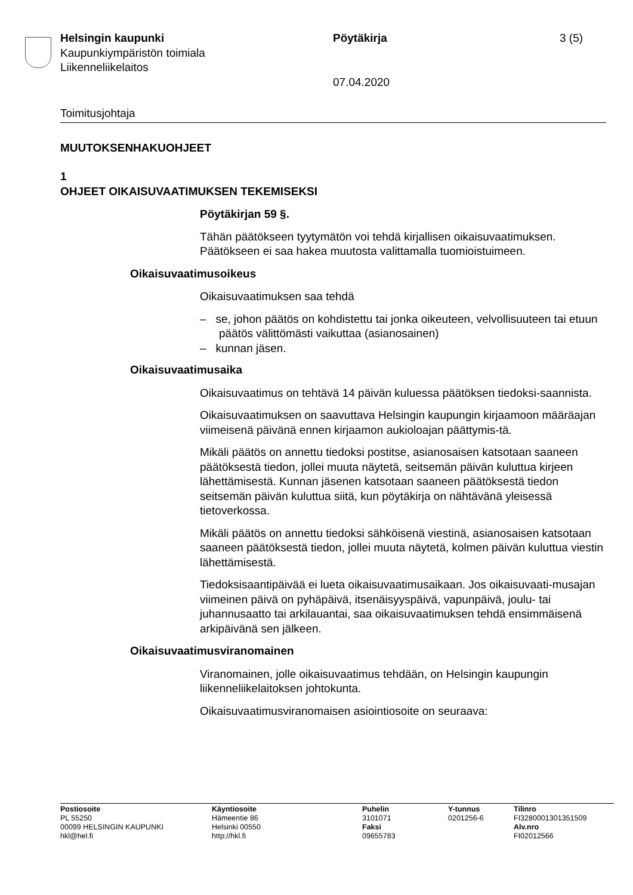Helsingin kaupunki
Kaupunkiympäristön toimiala
Liikenneliikelaitos
Pöytäkirja
07.04.2020
3 (5)
Toimitusjohtaja
MUUTOKSENHAKUOHJEET
1
OHJEET OIKAISUVAATIMUKSEN TEKEMISEKSI
Pöytäkirjan 59 §.
Tähän päätökseen tyytymätön voi tehdä kirjallisen oikaisuvaatimuksen. Päätökseen ei saa hakea muutosta valittamalla tuomioistuimeen.
Oikaisuvaatimusoikeus
Oikaisuvaatimuksen saa tehdä
– se, johon päätös on kohdistettu tai jonka oikeuteen, velvollisuuteen tai etuun päätös välittömästi vaikuttaa (asianosainen)
– kunnan jäsen.
Oikaisuvaatimusaika
Oikaisuvaatimus on tehtävä 14 päivän kuluessa päätöksen tiedoksi-saannista.
Oikaisuvaatimuksen on saavuttava Helsingin kaupungin kirjaamoon määräajan viimeisenä päivänä ennen kirjaamon aukioloajan päättymis-tä.
Mikäli päätös on annettu tiedoksi postitse, asianosaisen katsotaan saaneen päätöksestä tiedon, jollei muuta näytetä, seitsemän päivän kuluttua kirjeen lähettämisestä. Kunnan jäsenen katsotaan saaneen päätöksestä tiedon seitsemän päivän kuluttua siitä, kun pöytäkirja on nähtävänä yleisessä tietoverkossa.
Mikäli päätös on annettu tiedoksi sähköisenä viestinä, asianosaisen katsotaan saaneen päätöksestä tiedon, jollei muuta näytetä, kolmen päivän kuluttua viestin lähettämisestä.
Tiedoksisaantipäivää ei lueta oikaisuvaatimusaikaan. Jos oikaisuvaati-musajan viimeinen päivä on pyhäpäivä, itsenäisyyspäivä, vapunpäivä, joulu- tai juhannusaatto tai arkilauantai, saa oikaisuvaatimuksen tehdä ensimmäisenä arkipäivänä sen jälkeen.
Oikaisuvaatimusviranomainen
Viranomainen, jolle oikaisuvaatimus tehdään, on Helsingin kaupungin liikenneliikelaitoksen johtokunta.
Oikaisuvaatimusviranomaisen asiointiosoite on seuraava:
Postiosoite
PL 55250
00099 HELSINGIN KAUPUNKI
hkl@hel.fi
Käyntiosoite
Hämeentie 86
Helsinki 00550
http://hkl.fi
Puhelin
3101071
Faksi
09655783
Y-tunnus
0201256-6
Tilinro
FI3280001301351509
Alv.nro
FI02012566